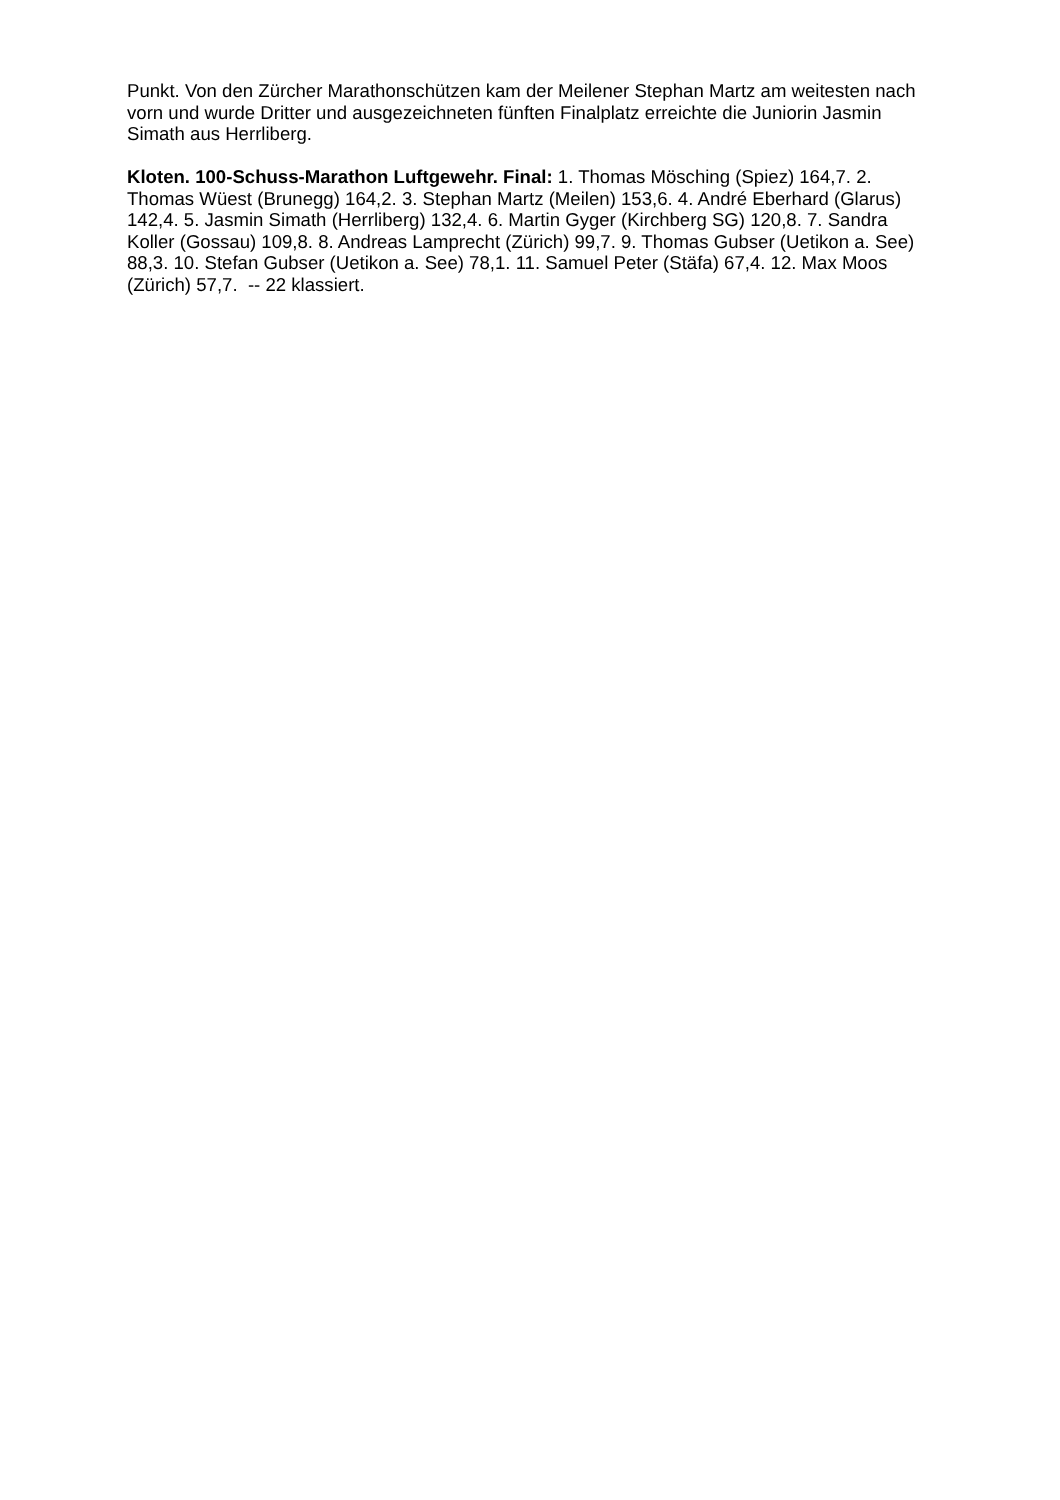Punkt. Von den Zürcher Marathonschützen kam der Meilener Stephan Martz am weitesten nach vorn und wurde Dritter und ausgezeichneten fünften Finalplatz erreichte die Juniorin Jasmin Simath aus Herrliberg.
Kloten. 100-Schuss-Marathon Luftgewehr. Final: 1. Thomas Mösching (Spiez) 164,7. 2. Thomas Wüest (Brunegg) 164,2. 3. Stephan Martz (Meilen) 153,6. 4. André Eberhard (Glarus) 142,4. 5. Jasmin Simath (Herrliberg) 132,4. 6. Martin Gyger (Kirchberg SG) 120,8. 7. Sandra Koller (Gossau) 109,8. 8. Andreas Lamprecht (Zürich) 99,7. 9. Thomas Gubser (Uetikon a. See) 88,3. 10. Stefan Gubser (Uetikon a. See) 78,1. 11. Samuel Peter (Stäfa) 67,4. 12. Max Moos (Zürich) 57,7. -- 22 klassiert.